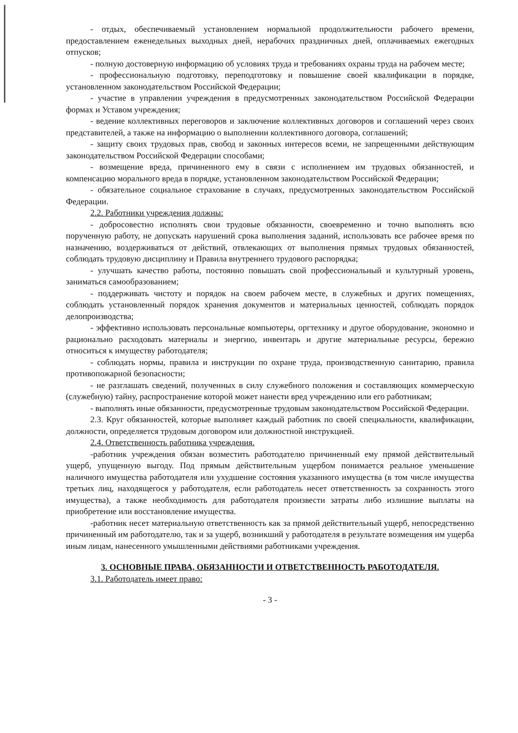- отдых, обеспечиваемый установлением нормальной продолжительности рабочего времени, предоставлением еженедельных выходных дней, нерабочих праздничных дней, оплачиваемых ежегодных отпусков;
- полную достоверную информацию об условиях труда и требованиях охраны труда на рабочем месте;
- профессиональную подготовку, переподготовку и повышение своей квалификации в порядке, установленном законодательством Российской Федерации;
- участие в управлении учреждения в предусмотренных законодательством Российской Федерации формах и Уставом учреждения;
- ведение коллективных переговоров и заключение коллективных договоров и соглашений через своих представителей, а также на информацию о выполнении коллективного договора, соглашений;
- защиту своих трудовых прав, свобод и законных интересов всеми, не запрещенными действующим законодательством Российской Федерации способами;
- возмещение вреда, причиненного ему в связи с исполнением им трудовых обязанностей, и компенсацию морального вреда в порядке, установленном законодательством Российской Федерации;
- обязательное социальное страхование в случаях, предусмотренных законодательством Российской Федерации.
2.2. Работники учреждения должны:
- добросовестно исполнять свои трудовые обязанности, своевременно и точно выполнять всю порученную работу, не допускать нарушений срока выполнения заданий, использовать все рабочее время по назначению, воздерживаться от действий, отвлекающих от выполнения прямых трудовых обязанностей, соблюдать трудовую дисциплину и Правила внутреннего трудового распорядка;
- улучшать качество работы, постоянно повышать свой профессиональный и культурный уровень, заниматься самообразованием;
- поддерживать чистоту и порядок на своем рабочем месте, в служебных и других помещениях, соблюдать установленный порядок хранения документов и материальных ценностей, соблюдать порядок делопроизводства;
- эффективно использовать персональные компьютеры, оргтехнику и другое оборудование, экономно и рационально расходовать материалы и энергию, инвентарь и другие материальные ресурсы, бережно относиться к имуществу работодателя;
- соблюдать нормы, правила и инструкции по охране труда, производственную санитарию, правила противопожарной безопасности;
- не разглашать сведений, полученных в силу служебного положения и составляющих коммерческую (служебную) тайну, распространение которой может нанести вред учреждению или его работникам;
- выполнять иные обязанности, предусмотренные трудовым законодательством Российской Федерации.
2.3. Круг обязанностей, которые выполняет каждый работник по своей специальности, квалификации, должности, определяется трудовым договором или должностной инструкцией.
2.4. Ответственность работника учреждения.
-работник учреждения обязан возместить работодателю причиненный ему прямой действительный ущерб, упущенную выгоду. Под прямым действительным ущербом понимается реальное уменьшение наличного имущества работодателя или ухудшение состояния указанного имущества (в том числе имущества третьих лиц, находящегося у работодателя, если работодатель несет ответственность за сохранность этого имущества), а также необходимость для работодателя произвести затраты либо излишние выплаты на приобретение или восстановление имущества.
-работник несет материальную ответственность как за прямой действительный ущерб, непосредственно причиненный им работодателю, так и за ущерб, возникший у работодателя в результате возмещения им ущерба иным лицам, нанесенного умышленными действиями работниками учреждения.
3. ОСНОВНЫЕ ПРАВА, ОБЯЗАННОСТИ И ОТВЕТСТВЕННОСТЬ РАБОТОДАТЕЛЯ.
3.1. Работодатель имеет право:
- 3 -